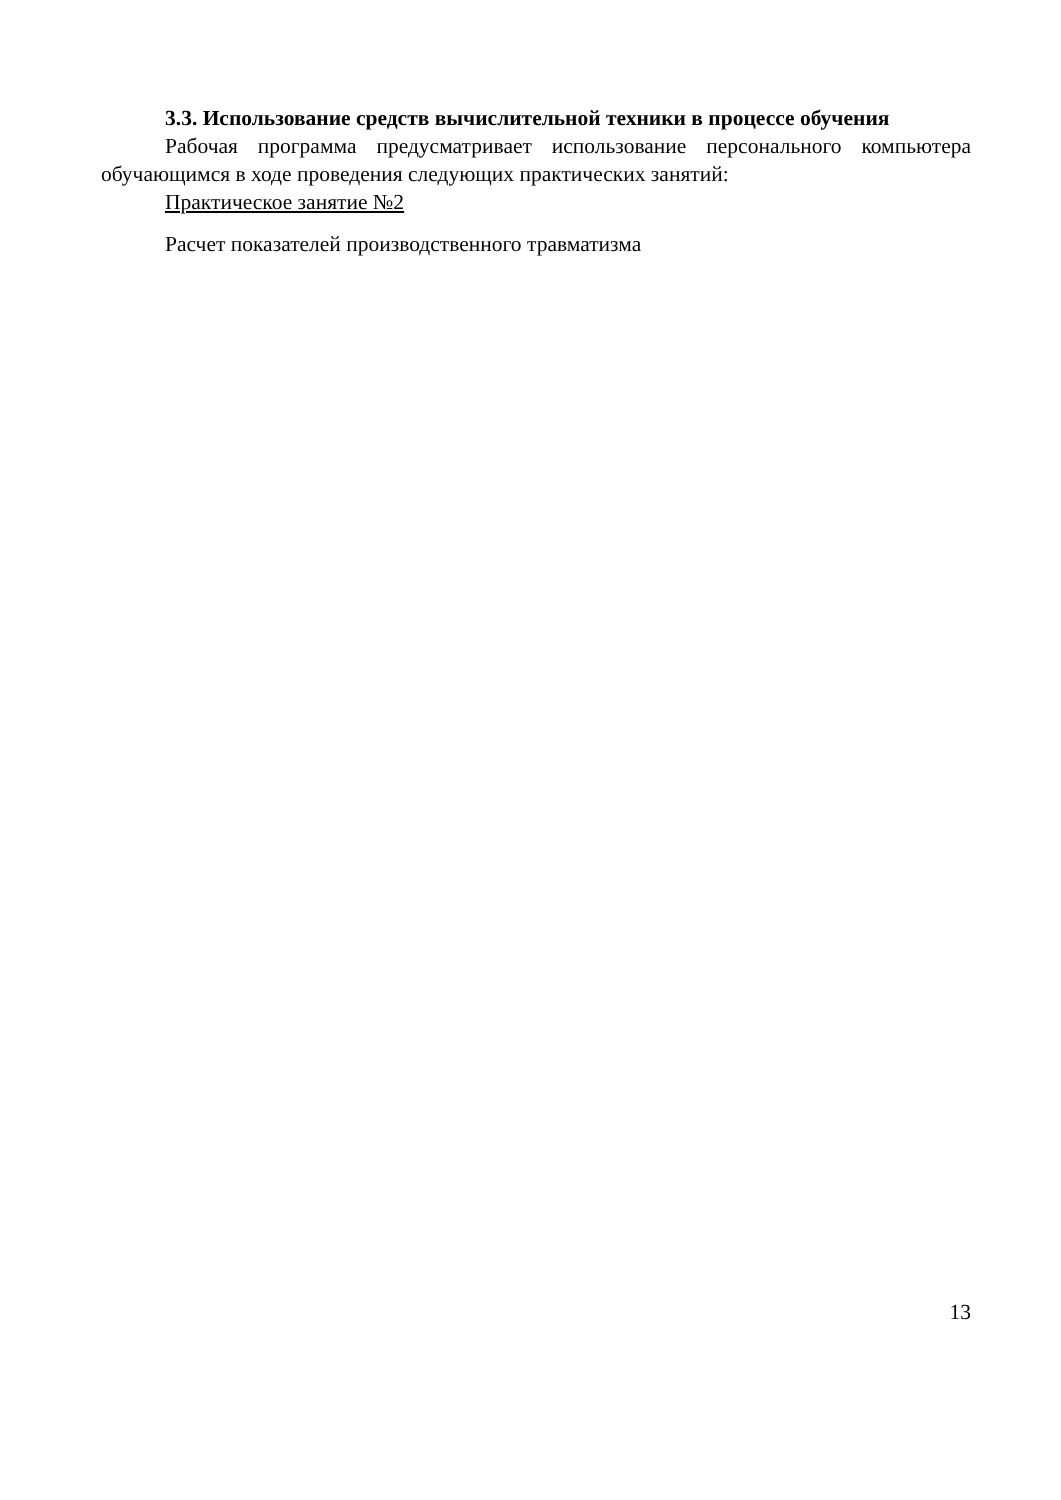3.3. Использование средств вычислительной техники в процессе обучения
Рабочая программа предусматривает использование персонального компьютера обучающимся в ходе проведения следующих практических занятий:
Практическое занятие №2
Расчет показателей производственного травматизма
13